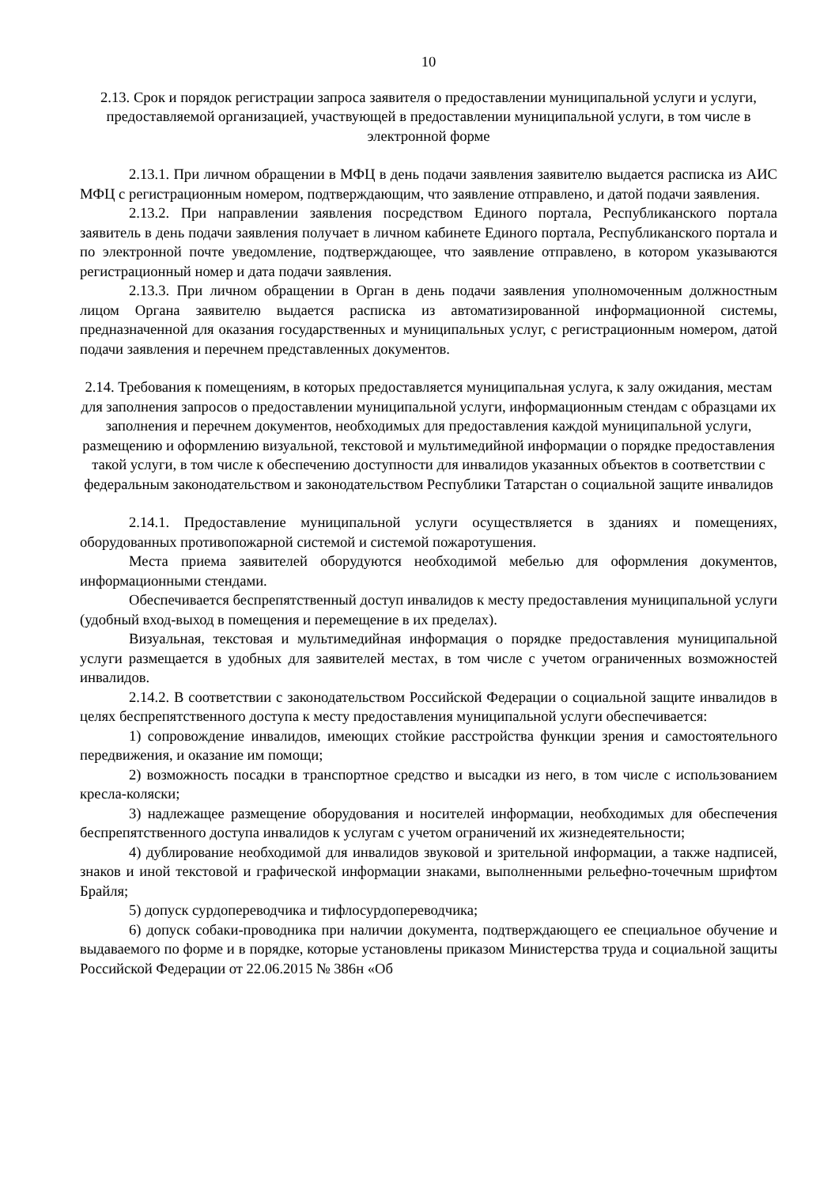10
2.13. Срок и порядок регистрации запроса заявителя о предоставлении муниципальной услуги и услуги, предоставляемой организацией, участвующей в предоставлении муниципальной услуги, в том числе в электронной форме
2.13.1. При личном обращении в МФЦ в день подачи заявления заявителю выдается расписка из АИС МФЦ с регистрационным номером, подтверждающим, что заявление отправлено, и датой подачи заявления.
2.13.2. При направлении заявления посредством Единого портала, Республиканского портала заявитель в день подачи заявления получает в личном кабинете Единого портала, Республиканского портала и по электронной почте уведомление, подтверждающее, что заявление отправлено, в котором указываются регистрационный номер и дата подачи заявления.
2.13.3. При личном обращении в Орган в день подачи заявления уполномоченным должностным лицом Органа заявителю выдается расписка из автоматизированной информационной системы, предназначенной для оказания государственных и муниципальных услуг, с регистрационным номером, датой подачи заявления и перечнем представленных документов.
2.14. Требования к помещениям, в которых предоставляется муниципальная услуга, к залу ожидания, местам для заполнения запросов о предоставлении муниципальной услуги, информационным стендам с образцами их заполнения и перечнем документов, необходимых для предоставления каждой муниципальной услуги, размещению и оформлению визуальной, текстовой и мультимедийной информации о порядке предоставления такой услуги, в том числе к обеспечению доступности для инвалидов указанных объектов в соответствии с федеральным законодательством и законодательством Республики Татарстан о социальной защите инвалидов
2.14.1. Предоставление муниципальной услуги осуществляется в зданиях и помещениях, оборудованных противопожарной системой и системой пожаротушения.
Места приема заявителей оборудуются необходимой мебелью для оформления документов, информационными стендами.
Обеспечивается беспрепятственный доступ инвалидов к месту предоставления муниципальной услуги (удобный вход-выход в помещения и перемещение в их пределах).
Визуальная, текстовая и мультимедийная информация о порядке предоставления муниципальной услуги размещается в удобных для заявителей местах, в том числе с учетом ограниченных возможностей инвалидов.
2.14.2. В соответствии с законодательством Российской Федерации о социальной защите инвалидов в целях беспрепятственного доступа к месту предоставления муниципальной услуги обеспечивается:
1) сопровождение инвалидов, имеющих стойкие расстройства функции зрения и самостоятельного передвижения, и оказание им помощи;
2) возможность посадки в транспортное средство и высадки из него, в том числе с использованием кресла-коляски;
3) надлежащее размещение оборудования и носителей информации, необходимых для обеспечения беспрепятственного доступа инвалидов к услугам с учетом ограничений их жизнедеятельности;
4) дублирование необходимой для инвалидов звуковой и зрительной информации, а также надписей, знаков и иной текстовой и графической информации знаками, выполненными рельефно-точечным шрифтом Брайля;
5) допуск сурдопереводчика и тифлосурдопереводчика;
6) допуск собаки-проводника при наличии документа, подтверждающего ее специальное обучение и выдаваемого по форме и в порядке, которые установлены приказом Министерства труда и социальной защиты Российской Федерации от 22.06.2015 № 386н «Об